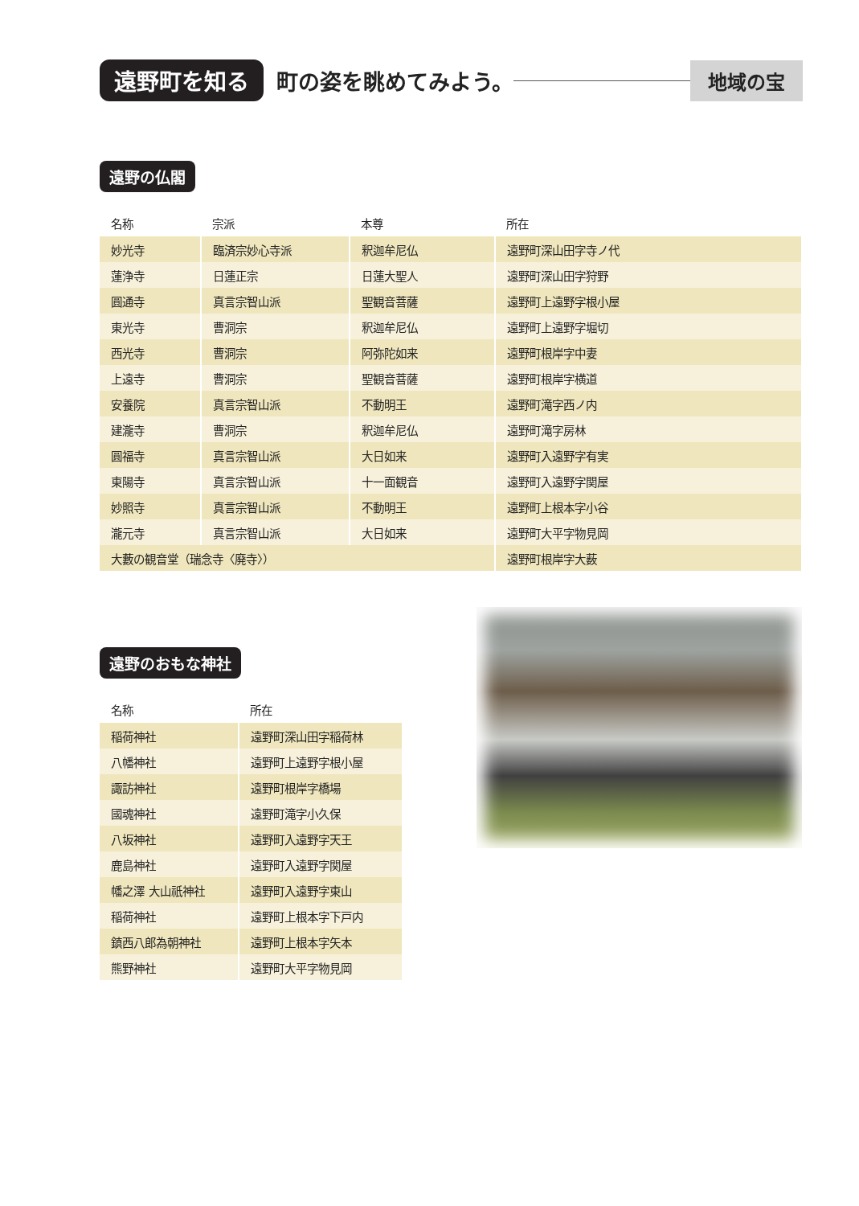遠野町を知る 町の姿を眺めてみよう。 地域の宝
遠野の仏閣
| 名称 | 宗派 | 本尊 | 所在 |
| --- | --- | --- | --- |
| 妙光寺 | 臨済宗妙心寺派 | 釈迦牟尼仏 | 遠野町深山田字寺ノ代 |
| 蓮浄寺 | 日蓮正宗 | 日蓮大聖人 | 遠野町深山田字狩野 |
| 圓通寺 | 真言宗智山派 | 聖観音菩薩 | 遠野町上遠野字根小屋 |
| 東光寺 | 曹洞宗 | 釈迦牟尼仏 | 遠野町上遠野字堀切 |
| 西光寺 | 曹洞宗 | 阿弥陀如来 | 遠野町根岸字中妻 |
| 上遠寺 | 曹洞宗 | 聖観音菩薩 | 遠野町根岸字横道 |
| 安養院 | 真言宗智山派 | 不動明王 | 遠野町滝字西ノ内 |
| 建瀧寺 | 曹洞宗 | 釈迦牟尼仏 | 遠野町滝字房林 |
| 圓福寺 | 真言宗智山派 | 大日如来 | 遠野町入遠野字有実 |
| 東陽寺 | 真言宗智山派 | 十一面観音 | 遠野町入遠野字関屋 |
| 妙照寺 | 真言宗智山派 | 不動明王 | 遠野町上根本字小谷 |
| 瀧元寺 | 真言宗智山派 | 大日如来 | 遠野町大平字物見岡 |
| 大藪の観音堂（瑞念寺〈廃寺〉） | | | 遠野町根岸字大薮 |
遠野のおもな神社
| 名称 | 所在 |
| --- | --- |
| 稲荷神社 | 遠野町深山田字稲荷林 |
| 八幡神社 | 遠野町上遠野字根小屋 |
| 諏訪神社 | 遠野町根岸字橋場 |
| 國魂神社 | 遠野町滝字小久保 |
| 八坂神社 | 遠野町入遠野字天王 |
| 鹿島神社 | 遠野町入遠野字関屋 |
| 幡之澤 大山祇神社 | 遠野町入遠野字東山 |
| 稲荷神社 | 遠野町上根本字下戸内 |
| 鎮西八郎為朝神社 | 遠野町上根本字矢本 |
| 熊野神社 | 遠野町大平字物見岡 |